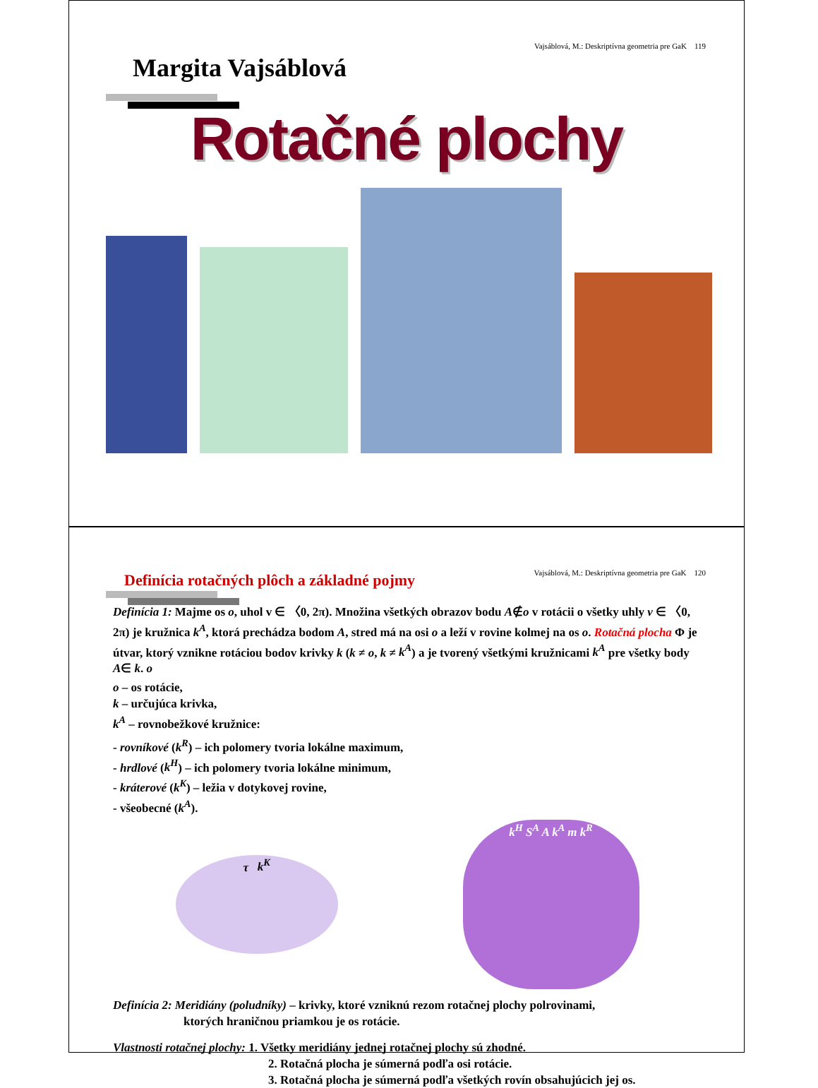Vajsáblová, M.: Deskriptívna geometria pre GaK 119
Margita Vajsáblová
Rotačné plochy
Vajsáblová, M.: Deskriptívna geometria pre GaK 120
Definícia rotačných plôch a základné pojmy
Definícia 1: Majme os o, uhol v ∈ 〈0, 2π). Množina všetkých obrazov bodu A∉o v rotácii o všetky uhly v ∈ 〈0, 2π) je kružnica k<sup>A</sup>, ktorá prechádza bodom A, stred má na osi o a leží v rovine kolmej na os o. Rotačná plocha Φ je útvar, ktorý vznikne rotáciou bodov krivky k (k ≠ o, k ≠ k<sup>A</sup>) a je tvorený všetkými kružnicami k<sup>A</sup> pre všetky body A∈ k. o
o – os rotácie,
k – určujúca krivka,
k<sup>A</sup> – rovnobežkové kružnice:
- rovníkové (k<sup>R</sup>) – ich polomery tvoria lokálne maximum,
- hrdlové (k<sup>H</sup>) – ich polomery tvoria lokálne minimum,
- kráterové (k<sup>K</sup>) – ležia v dotykovej rovine,
- všeobecné (k<sup>A</sup>).
τ k<sup>K</sup>
k<sup>H</sup> S<sup>A</sup> A k<sup>A</sup> m k<sup>R</sup>
Definícia 2: Meridiány (poludníky) – krivky, ktoré vzniknú rezom rotačnej plochy polrovinami,
ktorých hraničnou priamkou je os rotácie.
Vlastnosti rotačnej plochy: 1. Všetky meridiány jednej rotačnej plochy sú zhodné.
2. Rotačná plocha je súmerná podľa osi rotácie.
3. Rotačná plocha je súmerná podľa všetkých rovín obsahujúcich jej os.